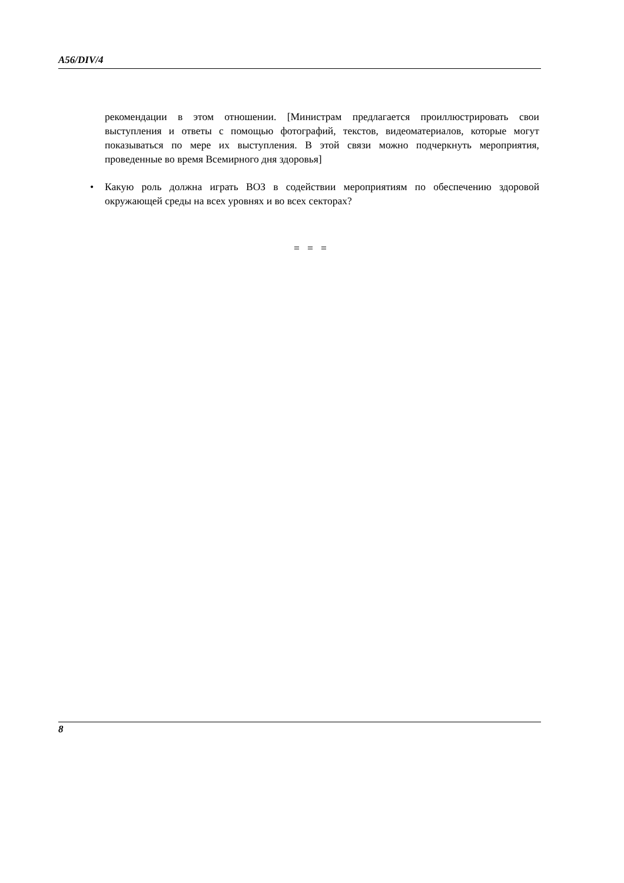A56/DIV/4
рекомендации в этом отношении. [Министрам предлагается проиллюстрировать свои выступления и ответы с помощью фотографий, текстов, видеоматериалов, которые могут показываться по мере их выступления. В этой связи можно подчеркнуть мероприятия, проведенные во время Всемирного дня здоровья]
• Какую роль должна играть ВОЗ в содействии мероприятиям по обеспечению здоровой окружающей среды на всех уровнях и во всех секторах?
= = =
8